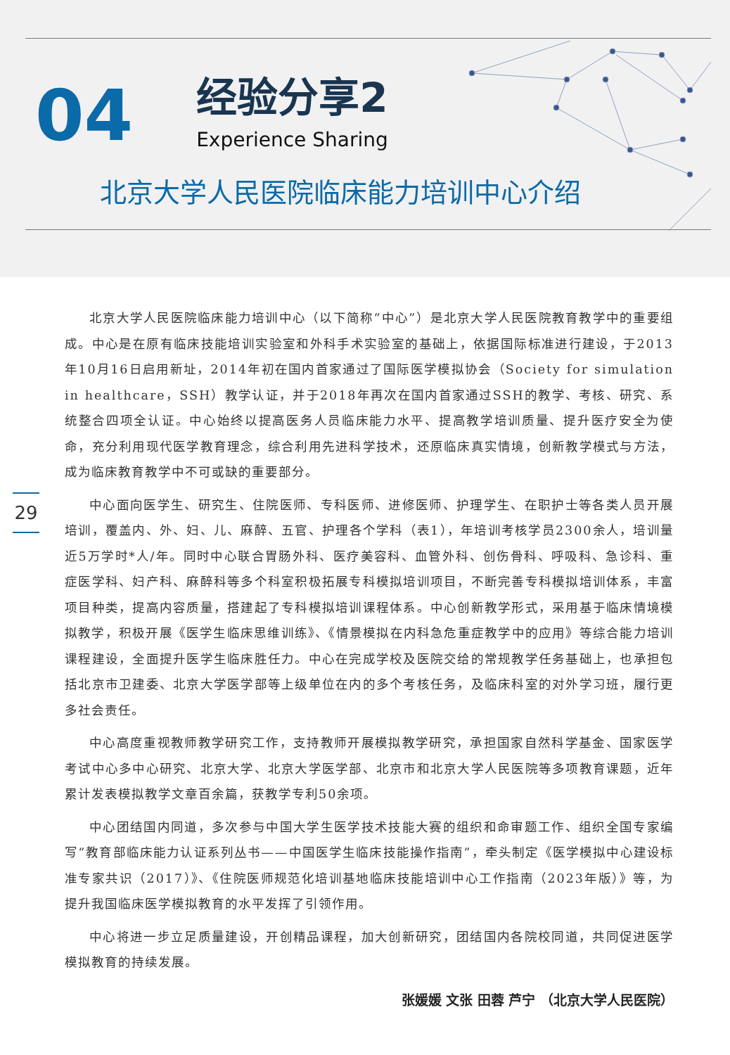04
经验分享2
Experience Sharing
北京大学人民医院临床能力培训中心介绍
29
北京大学人民医院临床能力培训中心（以下简称“中心”）是北京大学人民医院教育教学中的重要组成。中心是在原有临床技能培训实验室和外科手术实验室的基础上，依据国际标准进行建设，于2013年10月16日启用新址，2014年初在国内首家通过了国际医学模拟协会（Society for simulation in healthcare，SSH）教学认证，并于2018年再次在国内首家通过SSH的教学、考核、研究、系统整合四项全认证。中心始终以提高医务人员临床能力水平、提高教学培训质量、提升医疗安全为使命，充分利用现代医学教育理念，综合利用先进科学技术，还原临床真实情境，创新教学模式与方法，成为临床教育教学中不可或缺的重要部分。
中心面向医学生、研究生、住院医师、专科医师、进修医师、护理学生、在职护士等各类人员开展培训，覆盖内、外、妇、儿、麻醉、五官、护理各个学科（表1），年培训考核学员2300余人，培训量近5万学时*人/年。同时中心联合胃肠外科、医疗美容科、血管外科、创伤骨科、呼吸科、急诊科、重症医学科、妇产科、麻醉科等多个科室积极拓展专科模拟培训项目，不断完善专科模拟培训体系，丰富项目种类，提高内容质量，搭建起了专科模拟培训课程体系。中心创新教学形式，采用基于临床情境模拟教学，积极开展《医学生临床思维训练》、《情景模拟在内科急危重症教学中的应用》等综合能力培训课程建设，全面提升医学生临床胜任力。中心在完成学校及医院交给的常规教学任务基础上，也承担包括北京市卫建委、北京大学医学部等上级单位在内的多个考核任务，及临床科室的对外学习班，履行更多社会责任。
中心高度重视教师教学研究工作，支持教师开展模拟教学研究，承担国家自然科学基金、国家医学考试中心多中心研究、北京大学、北京大学医学部、北京市和北京大学人民医院等多项教育课题，近年累计发表模拟教学文章百余篇，获教学专利50余项。
中心团结国内同道，多次参与中国大学生医学技术技能大赛的组织和命审题工作、组织全国专家编写“教育部临床能力认证系列丛书——中国医学生临床技能操作指南”，牵头制定《医学模拟中心建设标准专家共识（2017）》、《住院医师规范化培训基地临床技能培训中心工作指南（2023年版）》等，为提升我国临床医学模拟教育的水平发挥了引领作用。
中心将进一步立足质量建设，开创精品课程，加大创新研究，团结国内各院校同道，共同促进医学模拟教育的持续发展。
张媛媛 文张 田蓉 芦宁 （北京大学人民医院）